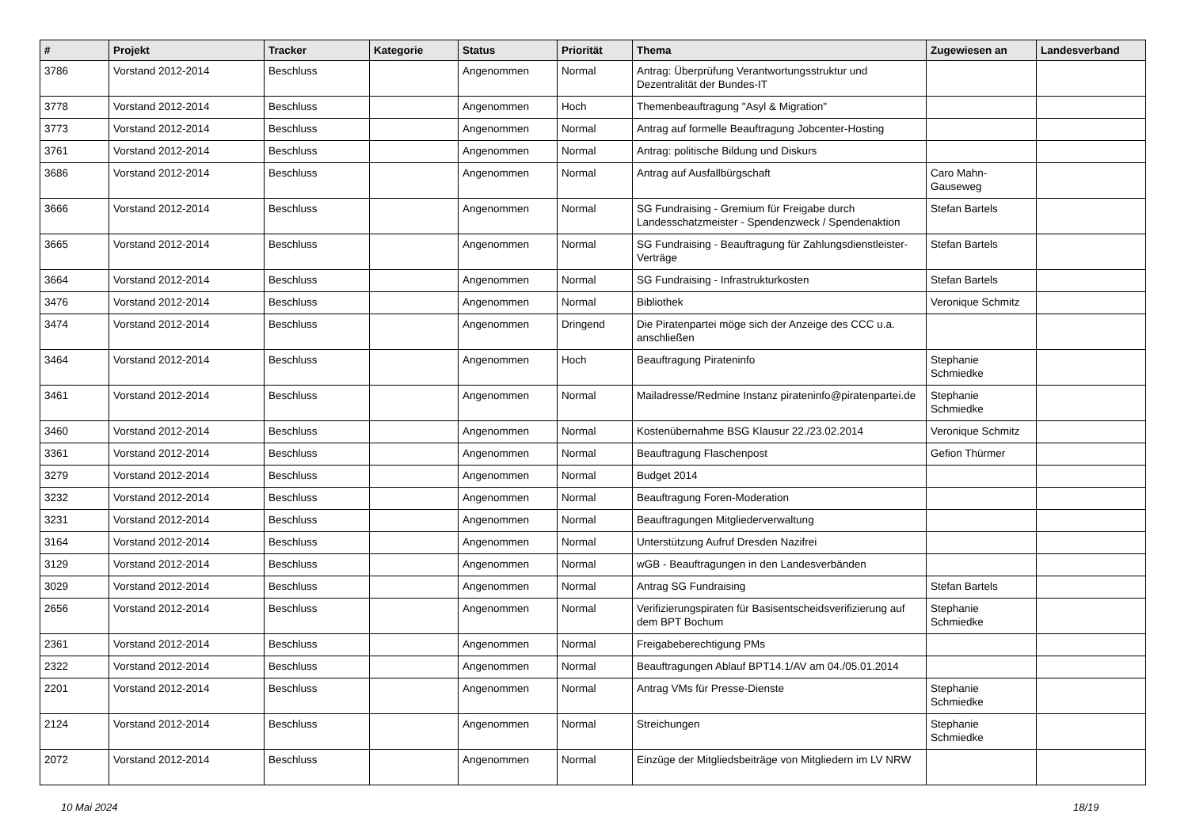| # | Projekt | Tracker | Kategorie | Status | Priorität | Thema | Zugewiesen an | Landesverband |
| --- | --- | --- | --- | --- | --- | --- | --- | --- |
| 3786 | Vorstand 2012-2014 | Beschluss | | Angenommen | Normal | Antrag: Überprüfung Verantwortungsstruktur und Dezentralität der Bundes-IT | | |
| 3778 | Vorstand 2012-2014 | Beschluss | | Angenommen | Hoch | Themenbeauftragung "Asyl & Migration" | | |
| 3773 | Vorstand 2012-2014 | Beschluss | | Angenommen | Normal | Antrag auf formelle Beauftragung Jobcenter-Hosting | | |
| 3761 | Vorstand 2012-2014 | Beschluss | | Angenommen | Normal | Antrag: politische Bildung und Diskurs | | |
| 3686 | Vorstand 2012-2014 | Beschluss | | Angenommen | Normal | Antrag auf Ausfallbürgschaft | Caro Mahn-Gauseweg | |
| 3666 | Vorstand 2012-2014 | Beschluss | | Angenommen | Normal | SG Fundraising - Gremium für Freigabe durch Landesschatzmeister - Spendenzweck / Spendenaktion | Stefan Bartels | |
| 3665 | Vorstand 2012-2014 | Beschluss | | Angenommen | Normal | SG Fundraising - Beauftragung für Zahlungsdienstleister-Verträge | Stefan Bartels | |
| 3664 | Vorstand 2012-2014 | Beschluss | | Angenommen | Normal | SG Fundraising - Infrastrukturkosten | Stefan Bartels | |
| 3476 | Vorstand 2012-2014 | Beschluss | | Angenommen | Normal | Bibliothek | Veronique Schmitz | |
| 3474 | Vorstand 2012-2014 | Beschluss | | Angenommen | Dringend | Die Piratenpartei möge sich der Anzeige des CCC u.a. anschließen | | |
| 3464 | Vorstand 2012-2014 | Beschluss | | Angenommen | Hoch | Beauftragung Pirateninfo | Stephanie Schmiedke | |
| 3461 | Vorstand 2012-2014 | Beschluss | | Angenommen | Normal | Mailadresse/Redmine Instanz pirateninfo@piratenpartei.de | Stephanie Schmiedke | |
| 3460 | Vorstand 2012-2014 | Beschluss | | Angenommen | Normal | Kostenübernahme BSG Klausur 22./23.02.2014 | Veronique Schmitz | |
| 3361 | Vorstand 2012-2014 | Beschluss | | Angenommen | Normal | Beauftragung Flaschenpost | Gefion Thürmer | |
| 3279 | Vorstand 2012-2014 | Beschluss | | Angenommen | Normal | Budget 2014 | | |
| 3232 | Vorstand 2012-2014 | Beschluss | | Angenommen | Normal | Beauftragung Foren-Moderation | | |
| 3231 | Vorstand 2012-2014 | Beschluss | | Angenommen | Normal | Beauftragungen Mitgliederverwaltung | | |
| 3164 | Vorstand 2012-2014 | Beschluss | | Angenommen | Normal | Unterstützung Aufruf Dresden Nazifrei | | |
| 3129 | Vorstand 2012-2014 | Beschluss | | Angenommen | Normal | wGB - Beauftragungen in den Landesverbänden | | |
| 3029 | Vorstand 2012-2014 | Beschluss | | Angenommen | Normal | Antrag SG Fundraising | Stefan Bartels | |
| 2656 | Vorstand 2012-2014 | Beschluss | | Angenommen | Normal | Verifizierungspiraten für Basisentscheidsverifizierung auf dem BPT Bochum | Stephanie Schmiedke | |
| 2361 | Vorstand 2012-2014 | Beschluss | | Angenommen | Normal | Freigabeberechtigung PMs | | |
| 2322 | Vorstand 2012-2014 | Beschluss | | Angenommen | Normal | Beauftragungen Ablauf BPT14.1/AV am 04./05.01.2014 | | |
| 2201 | Vorstand 2012-2014 | Beschluss | | Angenommen | Normal | Antrag VMs für Presse-Dienste | Stephanie Schmiedke | |
| 2124 | Vorstand 2012-2014 | Beschluss | | Angenommen | Normal | Streichungen | Stephanie Schmiedke | |
| 2072 | Vorstand 2012-2014 | Beschluss | | Angenommen | Normal | Einzüge der Mitgliedsbeiträge von Mitgliedern im LV NRW | | |
10 Mai 2024 18/19